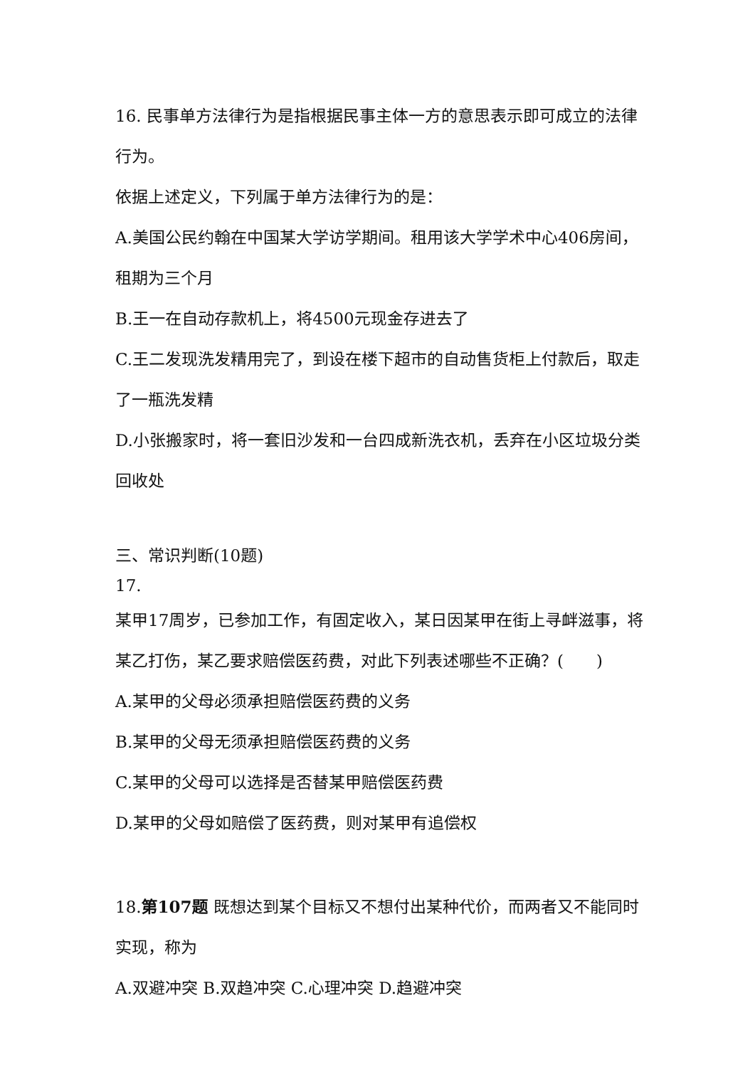16. 民事单方法律行为是指根据民事主体一方的意思表示即可成立的法律行为。
依据上述定义，下列属于单方法律行为的是：
A.美国公民约翰在中国某大学访学期间。租用该大学学术中心406房间，租期为三个月
B.王一在自动存款机上，将4500元现金存进去了
C.王二发现洗发精用完了，到设在楼下超市的自动售货柜上付款后，取走了一瓶洗发精
D.小张搬家时，将一套旧沙发和一台四成新洗衣机，丢弃在小区垃圾分类回收处
三、常识判断(10题)
17.
某甲17周岁，已参加工作，有固定收入，某日因某甲在街上寻衅滋事，将某乙打伤，某乙要求赔偿医药费，对此下列表述哪些不正确？(　　)
A.某甲的父母必须承担赔偿医药费的义务
B.某甲的父母无须承担赔偿医药费的义务
C.某甲的父母可以选择是否替某甲赔偿医药费
D.某甲的父母如赔偿了医药费，则对某甲有追偿权
18.第107题 既想达到某个目标又不想付出某种代价，而两者又不能同时实现，称为
A.双避冲突 B.双趋冲突 C.心理冲突 D.趋避冲突